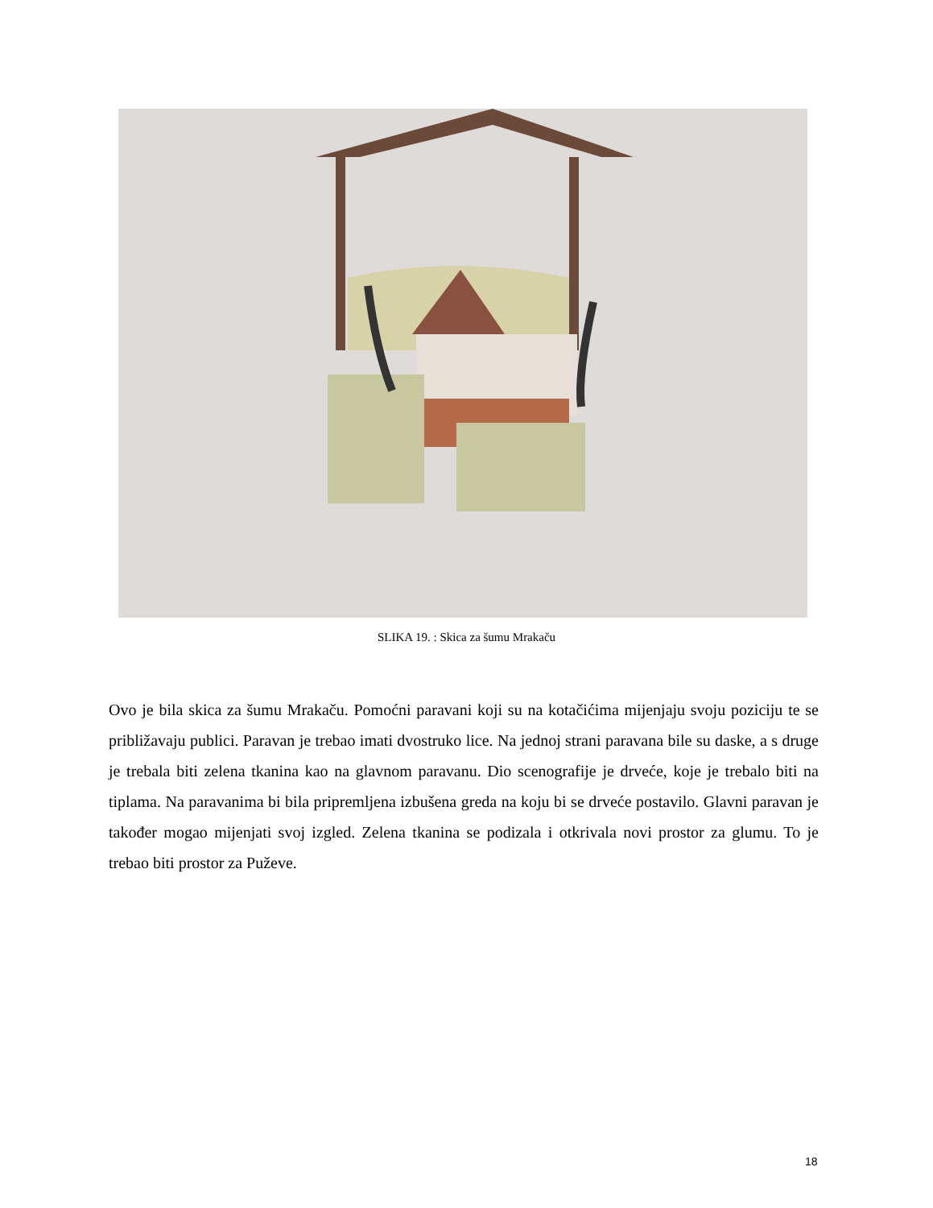SLIKA 19. : Skica za šumu Mrakaču
Ovo je bila skica za šumu Mrakaču. Pomoćni paravani koji su na kotačićima mijenjaju svoju poziciju te se približavaju publici. Paravan je trebao imati dvostruko lice. Na jednoj strani paravana bile su daske, a s druge je trebala biti zelena tkanina kao na glavnom paravanu. Dio scenografije je drveće, koje je trebalo biti na tiplama. Na paravanima bi bila pripremljena izbušena greda na koju bi se drveće postavilo. Glavni paravan je također mogao mijenjati svoj izgled. Zelena tkanina se podizala i otkrivala novi prostor za glumu. To je trebao biti prostor za Puževe.
18